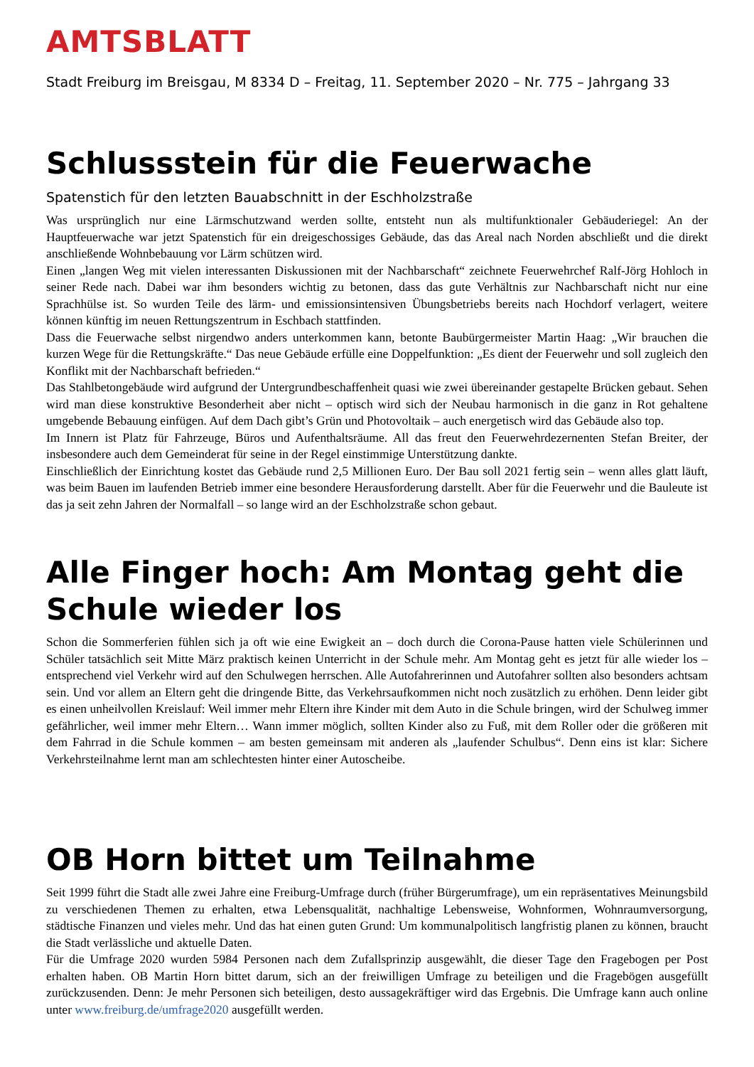AMTSBLATT
Stadt Freiburg im Breisgau, M 8334 D – Freitag, 11. September 2020 – Nr. 775 – Jahrgang 33
Schlussstein für die Feuerwache
Spatenstich für den letzten Bauabschnitt in der Eschholzstraße
Was ursprünglich nur eine Lärmschutzwand werden sollte, entsteht nun als multifunktionaler Gebäuderiegel: An der Hauptfeuerwache war jetzt Spatenstich für ein dreigeschossiges Gebäude, das das Areal nach Norden abschließt und die direkt anschließende Wohnbebauung vor Lärm schützen wird.
Einen „langen Weg mit vielen interessanten Diskussionen mit der Nachbarschaft“ zeichnete Feuerwehrchef Ralf-Jörg Hohloch in seiner Rede nach. Dabei war ihm besonders wichtig zu betonen, dass das gute Verhältnis zur Nachbarschaft nicht nur eine Sprachhülse ist. So wurden Teile des lärm- und emissionsintensiven Übungsbetriebs bereits nach Hochdorf verlagert, weitere können künftig im neuen Rettungszentrum in Eschbach stattfinden.
Dass die Feuerwache selbst nirgendwo anders unterkommen kann, betonte Baubürgermeister Martin Haag: „Wir brauchen die kurzen Wege für die Rettungskräfte.“ Das neue Gebäude erfülle eine Doppelfunktion: „Es dient der Feuerwehr und soll zugleich den Konflikt mit der Nachbarschaft befrieden.“
Das Stahlbetongebäude wird aufgrund der Untergrundbeschaffenheit quasi wie zwei übereinander gestapelte Brücken gebaut. Sehen wird man diese konstruktive Besonderheit aber nicht – optisch wird sich der Neubau harmonisch in die ganz in Rot gehaltene umgebende Bebauung einfügen. Auf dem Dach gibt’s Grün und Photovoltaik – auch energetisch wird das Gebäude also top.
Im Innern ist Platz für Fahrzeuge, Büros und Aufenthaltsräume. All das freut den Feuerwehrdezernenten Stefan Breiter, der insbesondere auch dem Gemeinderat für seine in der Regel einstimmige Unterstützung dankte.
Einschließlich der Einrichtung kostet das Gebäude rund 2,5 Millionen Euro. Der Bau soll 2021 fertig sein – wenn alles glatt läuft, was beim Bauen im laufenden Betrieb immer eine besondere Herausforderung darstellt. Aber für die Feuerwehr und die Bauleute ist das ja seit zehn Jahren der Normalfall – so lange wird an der Eschholzstraße schon gebaut.
Alle Finger hoch: Am Montag geht die Schule wieder los
Schon die Sommerferien fühlen sich ja oft wie eine Ewigkeit an – doch durch die Corona-Pause hatten viele Schülerinnen und Schüler tatsächlich seit Mitte März praktisch keinen Unterricht in der Schule mehr. Am Montag geht es jetzt für alle wieder los – entsprechend viel Verkehr wird auf den Schulwegen herrschen. Alle Autofahrerinnen und Autofahrer sollten also besonders achtsam sein. Und vor allem an Eltern geht die dringende Bitte, das Verkehrsaufkommen nicht noch zusätzlich zu erhöhen. Denn leider gibt es einen unheilvollen Kreislauf: Weil immer mehr Eltern ihre Kinder mit dem Auto in die Schule bringen, wird der Schulweg immer gefährlicher, weil immer mehr Eltern… Wann immer möglich, sollten Kinder also zu Fuß, mit dem Roller oder die größeren mit dem Fahrrad in die Schule kommen – am besten gemeinsam mit anderen als „laufender Schulbus“. Denn eins ist klar: Sichere Verkehrsteilnahme lernt man am schlechtesten hinter einer Autoscheibe.
OB Horn bittet um Teilnahme
Seit 1999 führt die Stadt alle zwei Jahre eine Freiburg-Umfrage durch (früher Bürgerumfrage), um ein repräsentatives Meinungsbild zu verschiedenen Themen zu erhalten, etwa Lebensqualität, nachhaltige Lebensweise, Wohnformen, Wohnraumversorgung, städtische Finanzen und vieles mehr. Und das hat einen guten Grund: Um kommunalpolitisch langfristig planen zu können, braucht die Stadt verlässliche und aktuelle Daten.
Für die Umfrage 2020 wurden 5984 Personen nach dem Zufallsprinzip ausgewählt, die dieser Tage den Fragebogen per Post erhalten haben. OB Martin Horn bittet darum, sich an der freiwilligen Umfrage zu beteiligen und die Fragebögen ausgefüllt zurückzusenden. Denn: Je mehr Personen sich beteiligen, desto aussagekräftiger wird das Ergebnis. Die Umfrage kann auch online unter www.freiburg.de/umfrage2020 ausgefüllt werden.